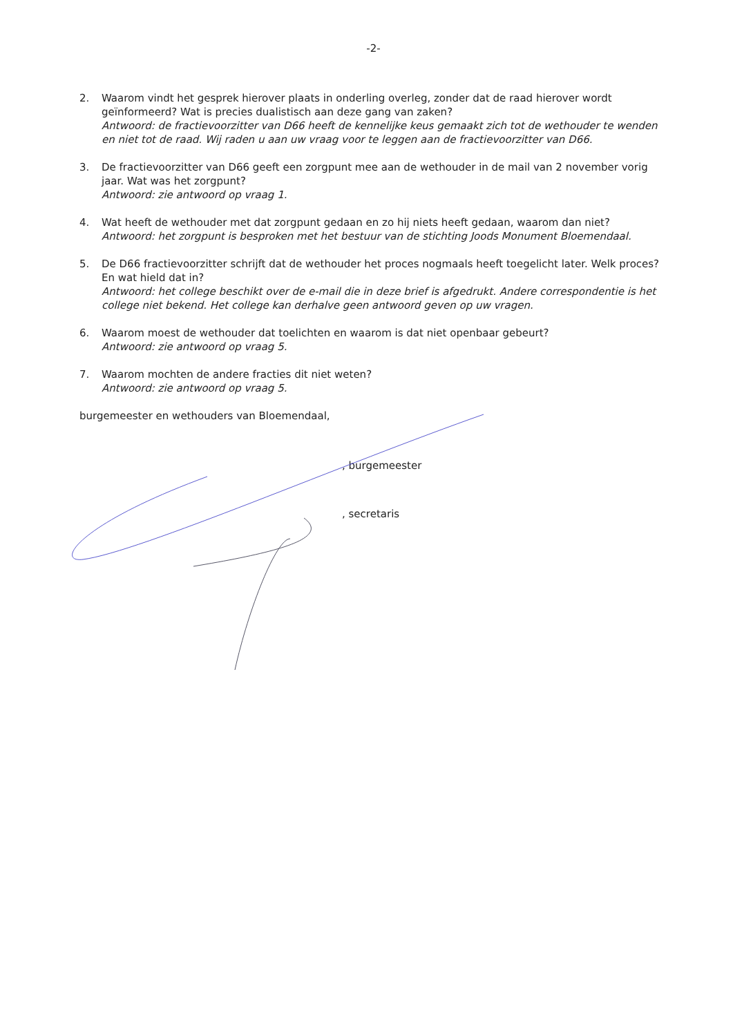-2-
2. Waarom vindt het gesprek hierover plaats in onderling overleg, zonder dat de raad hierover wordt geïnformeerd? Wat is precies dualistisch aan deze gang van zaken?
Antwoord: de fractievoorzitter van D66 heeft de kennelijke keus gemaakt zich tot de wethouder te wenden en niet tot de raad. Wij raden u aan uw vraag voor te leggen aan de fractievoorzitter van D66.
3. De fractievoorzitter van D66 geeft een zorgpunt mee aan de wethouder in de mail van 2 november vorig jaar. Wat was het zorgpunt?
Antwoord: zie antwoord op vraag 1.
4. Wat heeft de wethouder met dat zorgpunt gedaan en zo hij niets heeft gedaan, waarom dan niet?
Antwoord: het zorgpunt is besproken met het bestuur van de stichting Joods Monument Bloemendaal.
5. De D66 fractievoorzitter schrijft dat de wethouder het proces nogmaals heeft toegelicht later. Welk proces? En wat hield dat in?
Antwoord: het college beschikt over de e-mail die in deze brief is afgedrukt. Andere correspondentie is het college niet bekend. Het college kan derhalve geen antwoord geven op uw vragen.
6. Waarom moest de wethouder dat toelichten en waarom is dat niet openbaar gebeurt?
Antwoord: zie antwoord op vraag 5.
7. Waarom mochten de andere fracties dit niet weten?
Antwoord: zie antwoord op vraag 5.
burgemeester en wethouders van Bloemendaal,
, burgemeester
, secretaris